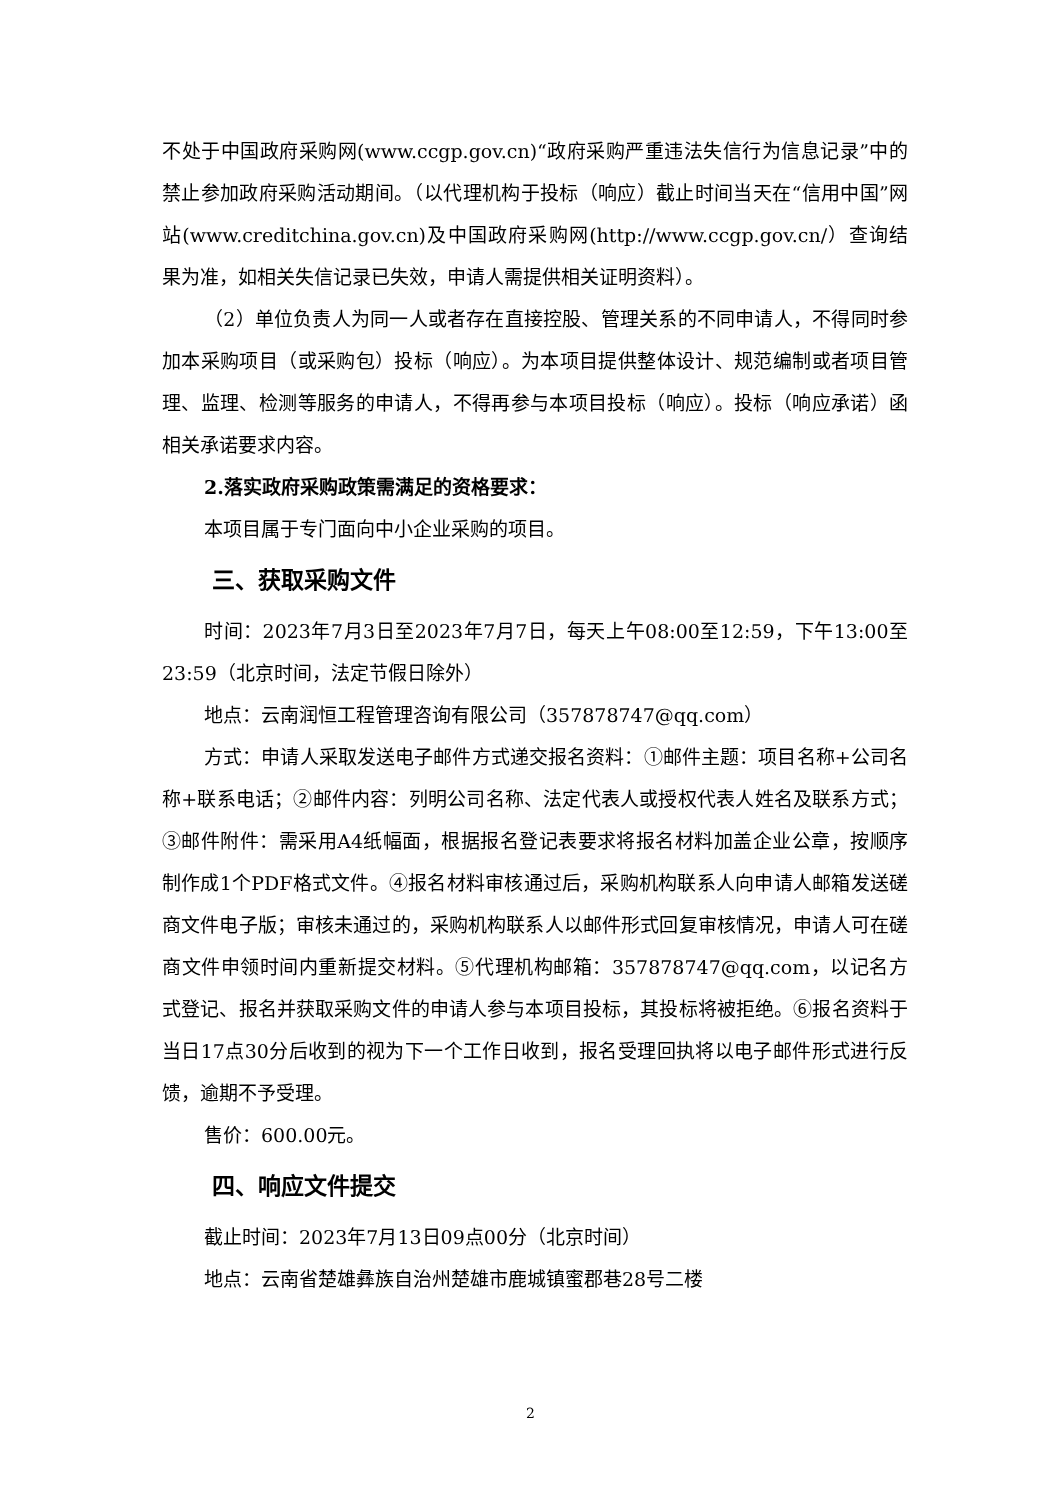不处于中国政府采购网(www.ccgp.gov.cn)“政府采购严重违法失信行为信息记录”中的禁止参加政府采购活动期间。（以代理机构于投标（响应）截止时间当天在“信用中国”网站(www.creditchina.gov.cn)及中国政府采购网(http://www.ccgp.gov.cn/）查询结果为准，如相关失信记录已失效，申请人需提供相关证明资料）。
（2）单位负责人为同一人或者存在直接控股、管理关系的不同申请人，不得同时参加本采购项目（或采购包）投标（响应）。为本项目提供整体设计、规范编制或者项目管理、监理、检测等服务的申请人，不得再参与本项目投标（响应）。投标（响应承诺）函相关承诺要求内容。
2.落实政府采购政策需满足的资格要求：
本项目属于专门面向中小企业采购的项目。
三、获取采购文件
时间：2023年7月3日至2023年7月7日，每天上午08:00至12:59，下午13:00至23:59（北京时间，法定节假日除外）
地点：云南润恒工程管理咨询有限公司（357878747@qq.com）
方式：申请人采取发送电子邮件方式递交报名资料：①邮件主题：项目名称+公司名称+联系电话；②邮件内容：列明公司名称、法定代表人或授权代表人姓名及联系方式；③邮件附件：需采用A4纸幅面，根据报名登记表要求将报名材料加盖企业公章，按顺序制作成1个PDF格式文件。④报名材料审核通过后，采购机构联系人向申请人邮箱发送磋商文件电子版；审核未通过的，采购机构联系人以邮件形式回复审核情况，申请人可在磋商文件申领时间内重新提交材料。⑤代理机构邮箱：357878747@qq.com，以记名方式登记、报名并获取采购文件的申请人参与本项目投标，其投标将被拒绝。⑥报名资料于当日17点30分后收到的视为下一个工作日收到，报名受理回执将以电子邮件形式进行反馈，逾期不予受理。
售价：600.00元。
四、响应文件提交
截止时间：2023年7月13日09点00分（北京时间）
地点：云南省楚雄彝族自治州楚雄市鹿城镇蜜郡巷28号二楼
2